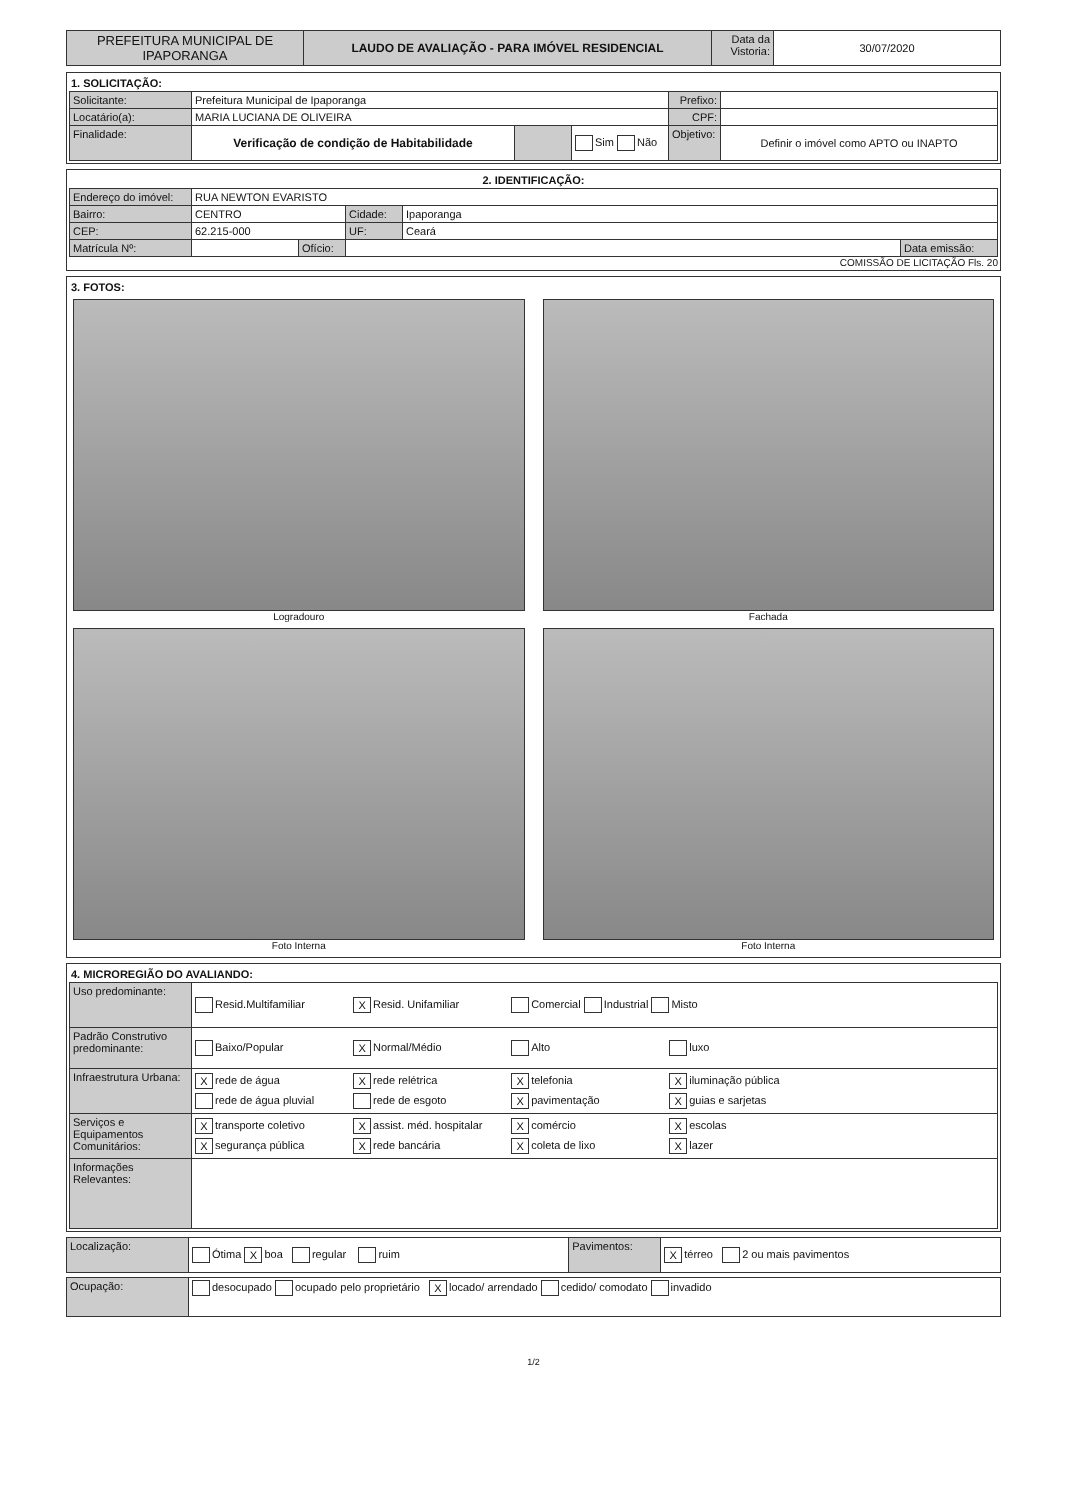| PREFEITURA MUNICIPAL DE IPAPORANGA | LAUDO DE AVALIAÇÃO - PARA IMÓVEL RESIDENCIAL | Data da Vistoria: | 30/07/2020 |
1. SOLICITAÇÃO:
| Solicitante: | Prefeitura Municipal de Ipaporanga | | | Prefixo: | |
| Locatário(a): | MARIA LUCIANA DE OLIVEIRA | | | CPF: | |
| Finalidade: | Verificação de condição de Habitabilidade | | Sim Não | Objetivo: | Definir o imóvel como APTO ou INAPTO |
2. IDENTIFICAÇÃO:
| Endereço do imóvel: | RUA NEWTON EVARISTO | | | | |
| Bairro: | CENTRO | | Cidade: | Ipaporanga | |
| CEP: | 62.215-000 | | UF: | Ceará | |
| Matrícula Nº: | | Ofício: | | | Data emissão: |
COMISSÃO DE LICITAÇÃO Fls. 20
3. FOTOS:
Logradouro
Fachada
Foto Interna
Foto Interna
4. MICROREGIÃO DO AVALIANDO:
| Uso predominante: | Resid.Multifamiliar X Resid. Unifamiliar Comercial Industrial Misto |
| Padrão Construtivo predominante: | Baixo/Popular X Normal/Médio Alto luxo |
| Infraestrutura Urbana: | X rede de água X rede relétrica X telefonia X iluminação pública rede de água pluvial rede de esgoto X pavimentação X guias e sarjetas |
| Serviços e Equipamentos Comunitários: | X transporte coletivo X assist. méd. hospitalar X comércio X escolas X segurança pública X rede bancária X coleta de lixo X lazer |
| Informações Relevantes: | |
| Localização: | Ótima X boa regular ruim | Pavimentos: | X térreo 2 ou mais pavimentos |
| Ocupação: | desocupado ocupado pelo proprietário X locado/ arrendado cedido/ comodato invadido |
1/2